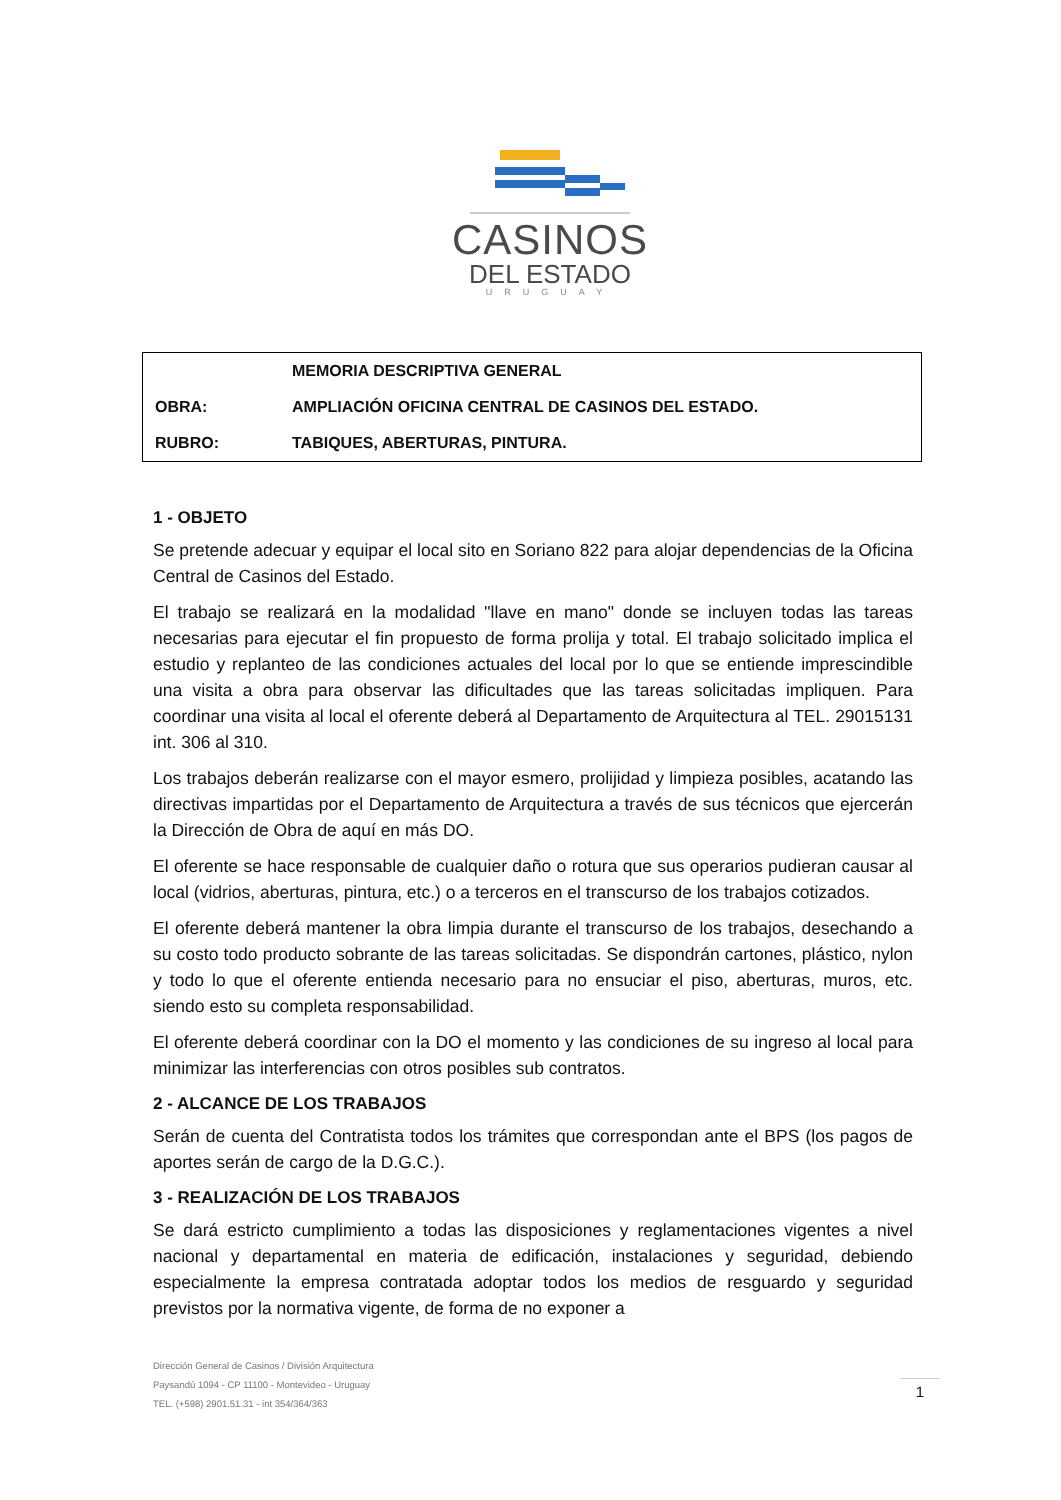CASINOS
DEL ESTADO
URUGUAY
| | MEMORIA DESCRIPTIVA GENERAL |
| OBRA: | AMPLIACIÓN OFICINA CENTRAL DE CASINOS DEL ESTADO. |
| RUBRO: | TABIQUES, ABERTURAS, PINTURA. |
1 - OBJETO
Se pretende adecuar y equipar el local sito en Soriano 822 para alojar dependencias de la Oficina Central de Casinos del Estado.
El trabajo se realizará en la modalidad "llave en mano" donde se incluyen todas las tareas necesarias para ejecutar el fin propuesto de forma prolija y total. El trabajo solicitado implica el estudio y replanteo de las condiciones actuales del local por lo que se entiende imprescindible una visita a obra para observar las dificultades que las tareas solicitadas impliquen. Para coordinar una visita al local el oferente deberá al Departamento de Arquitectura al TEL. 29015131 int. 306 al 310.
Los trabajos deberán realizarse con el mayor esmero, prolijidad y limpieza posibles, acatando las directivas impartidas por el Departamento de Arquitectura a través de sus técnicos que ejercerán la Dirección de Obra de aquí en más DO.
El oferente se hace responsable de cualquier daño o rotura que sus operarios pudieran causar al local (vidrios, aberturas, pintura, etc.) o a terceros en el transcurso de los trabajos cotizados.
El oferente deberá mantener la obra limpia durante el transcurso de los trabajos, desechando a su costo todo producto sobrante de las tareas solicitadas. Se dispondrán cartones, plástico, nylon y todo lo que el oferente entienda necesario para no ensuciar el piso, aberturas, muros, etc. siendo esto su completa responsabilidad.
El oferente deberá coordinar con la DO el momento y las condiciones de su ingreso al local para minimizar las interferencias con otros posibles sub contratos.
2 - ALCANCE DE LOS TRABAJOS
Serán de cuenta del Contratista todos los trámites que correspondan ante el BPS (los pagos de aportes serán de cargo de la D.G.C.).
3 - REALIZACIÓN DE LOS TRABAJOS
Se dará estricto cumplimiento a todas las disposiciones y reglamentaciones vigentes a nivel nacional y departamental en materia de edificación, instalaciones y seguridad, debiendo especialmente la empresa contratada adoptar todos los medios de resguardo y seguridad previstos por la normativa vigente, de forma de no exponer a
Dirección General de Casinos / División Arquitectura
Paysandú 1094 - CP 11100 - Montevideo - Uruguay
TEL. (+598) 2901.51.31 - int 354/364/363
1